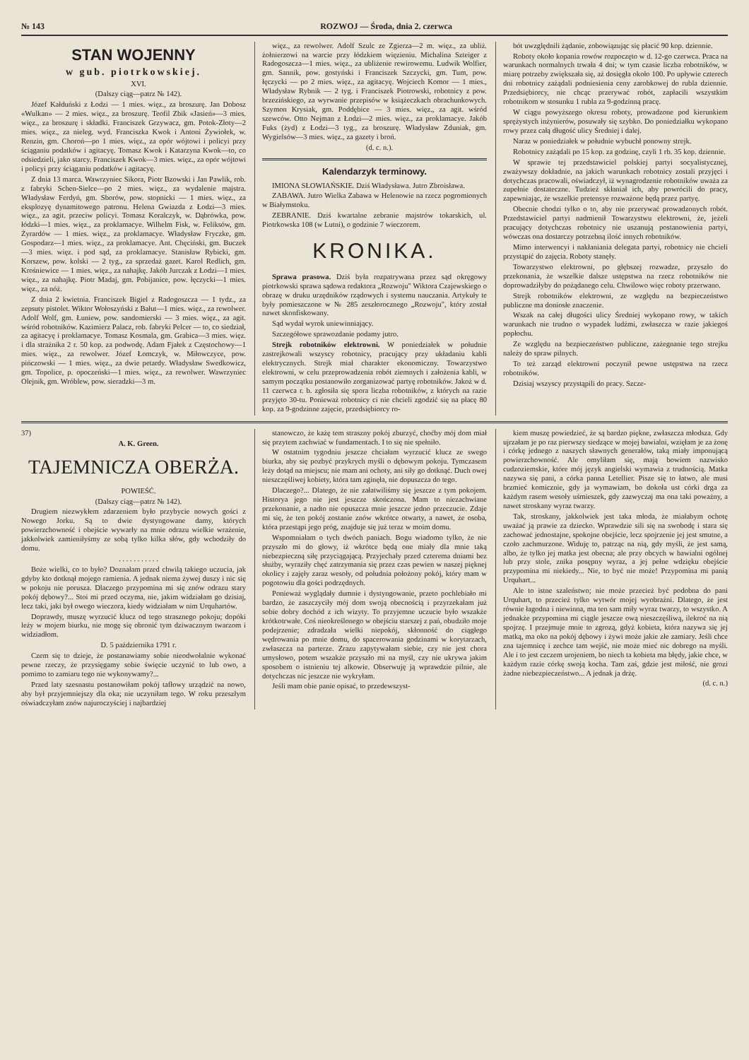№ 143 ROZWOJ — Środa, dnia 2. czerwca
STAN WOJENNY
w gub. piotrkowskiej.
XVI.
(Dalszy ciąg—patrz № 142).
Józef Kałduński z Łodzi — 1 mies. więz., za broszurę. Jan Dobosz «Wulkan» — 2 mies. więz., za broszurę. Teofil Zbik «Jasień»—3 mies. więz., za broszurę i składki. Franciszek Grzywacz, gm. Potok-Złoty—2 mies. więz., za nieleg. wyd. Franciszka Kwok i Antoni Żywiołek, w. Renzin, gm. Choroń—po 1 mies. więz., za opór wójtowi i policyi przy ściąganiu podatków i agitacyę. Tomasz Kwok i Katarzyna Kwok—to, co odsiedzieli, jako starcy. Franciszek Kwok—3 mies. więz., za opór wójtowi i policyi przy ściąganiu podatków i agitacyę.
Z dnia 13 marca. Wawrzyniec Sikora, Piotr Bzowski i Jan Pawlik, rob. z fabryki Schen-Sielce—po 2 mies. więz., za wydalenie majstra. Władysław Ferdyń, gm. Sborów, pow. stopnicki — 1 mies. więz., za eksplozyę dynamitowego patronu. Helena Gwiazda z Łodzi—3 mies. więz., za agit. przeciw policyi. Tomasz Koralczyk, w. Dąbrówka, pow. łódzki—1 mies. więz., za proklamacye. Wilhelm Fisk, w. Feliksów, gm. Żyrardów — 1 mies. więz., za proklamacye. Władysław Fryczke, gm. Gospodarz—1 mies. więz., za proklamacye. Ant. Chęciński, gm. Buczek—3 mies. więz. i pod sąd, za proklamacye. Stanisław Rybicki, gm. Korszew, pow. kolski — 2 tyg., za sprzedaż gazet. Karol Redlich, gm. Krośniewice — 1 mies. więz., za nahajkę. Jakób Jurczak z Łodzi—1 mies. więz., za nahajkę. Piotr Madaj, gm. Pobijanice, pow. łęczycki—1 mies. więz., za nóż.
Z dnia 2 kwietnia. Franciszek Bigiel z Radogoszcza — 1 tydz., za zepsuty pistolet. Wiktor Wołoszyński z Bałut—1 mies. więz., za rewolwer. Adolf Wolf, gm. Łuniew, pow. sandomierski — 3 mies. więz., za agit. wśród robotników. Kazimierz Palacz, rob. fabryki Pelcer — to, co siedział, za agitacyę i proklamacye. Tomasz Kosmala, gm. Grabica—3 mies. więz. i dla strażnika 2 r. 50 kop. za podwodę. Adam Fjałek z Częstochowy—1 mies. więz., za rewolwer. Józef Łomczyk, w. Miłowczyce, pow. pińczowski — 1 mies. więz., za dwie petardy. Władysław Swedkowicz, gm. Topolice, p. opoczeński—1 mies. więz., za rewolwer. Wawrzyniec Olejnik, gm. Wróblew, pow. sieradzki—3 m.
więz., za rewolwer. Adolf Szulc ze Zgierza—2 m. więz., za ubliż. żołnierzowi na warcie przy łódzkiem więzieniu. Michalina Szteiger z Radogoszcza—1 mies. więz., za ubliżenie rewirowemu. Ludwik Wolfier, gm. Sannik, pow. gostyński i Franciszek Szczycki, gm. Tum, pow. łęczycki — po 2 mies. więz., za agitacyę. Wojciech Komor — 1 mies., Władysław Rybnik — 2 tyg. i Franciszek Piotrowski, robotnicy z pow. brzezińskiego, za wyrwanie przepisów w książeczkach obrachunkowych. Szymon Krysiak, gm. Poddębice — 3 mies. więz., za agit. wśród szewców. Otto Nejman z Łodzi—2 mies. więz., za proklamacye. Jakób Fuks (żyd) z Łodzi—3 tyg., za broszurę. Władysław Zduniak, gm. Wygielsów—3 mies. więz., za gazety i broń.
(d. c. n.).
Kalendarzyk terminowy.
IMIONA SŁOWIAŃSKIE. Dziś Władysława. Jutro Zbroisława.
ZABAWA. Jutro Wielka Zabawa w Helenowie na rzecz pogromionych w Białymstoku.
ZEBRANIE. Dziś kwartalne zebranie majstrów tokarskich, ul. Piotrkowska 108 (w Lutni), o godzinie 7 wieczorem.
KRONIKA.
Sprawa prasowa. Dziś była rozpatrywana przez sąd okręgowy piotrkowski sprawa sądowa redaktora „Rozwoju" Wiktora Czajewskiego o obrazę w druku urzędników rządowych i systemu nauczania. Artykuły te były pomieszczone w № 285 zeszłorocznego „Rozwoju", który został nawet skonfiskowany.
Sąd wydał wyrok uniewinniający.
Szczegółowe sprawozdanie podamy jutro.
Strejk robotników elektrowni. W poniedziałek w południe zastrejkowali wszyscy robotnicy, pracujący przy układaniu kabli elektrycznych. Strejk miał charakter ekonomiczny. Towarzystwo elektrowni, w celu przeprowadzenia robót ziemnych i założenia kabli, w samym początku postanowiło zorganizować partyę robotników. Jakoż w d. 11 czerwca r. b. zgłosiła się spora liczba robotników, z których na razie przyjęto 30-tu. Ponieważ robotnicy ci nie chcieli zgodzić się na płacę 80 kop. za 9-godzinne zajęcie, przedsiębiorcy ro-
bót uwzględnili żądanie, zobowiązując się płacić 90 kop. dziennie.
Roboty około kopania rowów rozpoczęto w d. 12-go czerwca. Praca na warunkach normalnych trwała 4 dni; w tym czasie liczba robotników, w miarę potrzeby zwiększała się, aż dosięgła około 100. Po upływie czterech dni robotnicy zażądali podniesienia ceny zarobkowej do rubla dziennie. Przedsiębiorcy, nie chcąc przerywać robót, zapłacili wszystkim robotnikom w stosunku 1 rubla za 9-godzinną pracę.
W ciągu powyższego okresu roboty, prowadzone pod kierunkiem sprężystych inżynierów, posuwały się szybko. Do poniedziałku wykopano rowy przez całą długość ulicy Średniej i dalej.
Naraz w poniedziałek w południe wybuchł ponowny strejk.
Robotnicy zażądali po 15 kop. za godzinę, czyli 1 rb. 35 kop. dziennie.
W sprawie tej przedstawiciel polskiej partyi socyalistycznej, zważywszy dokładnie, na jakich warunkach robotnicy zostali przyjęci i dotychczas pracowali, oświadczył, iż wynagrodzenie robotników uważa za zupełnie dostateczne. Tudzież skłaniał ich, aby powrócili do pracy, zapewniając, że wszelkie pretensye rozważone będą przez partyę.
Obecnie chodzi tylko o to, aby nie przerywać prowadzonych robót. Przedstawiciel partyi nadmienił Towarzystwu elektrowni, że, jeżeli pracujący dotychczas robotnicy nie uszanują postanowienia partyi, wówczas ona dostarczy potrzebną ilość innych robotników.
Mimo interwencyi i nakłaniania delegata partyi, robotnicy nie chcieli przystąpić do zajęcia. Roboty stanęły.
Towarzystwo elektrowni, po głębszej rozwadze, przyszło do przekonania, że wszelkie dalsze ustępstwa na rzecz robotników nie doprowadziłyby do pożądanego celu. Chwilowo więc roboty przerwano.
Strejk robotników elektrowni, ze względu na bezpieczeństwo publiczne ma doniosłe znaczenie.
Wszak na całej długości ulicy Średniej wykopano rowy, w takich warunkach nie trudno o wypadek ludźmi, zwłaszcza w razie jakiegoś popłochu.
Ze względu na bezpieczeństwo publiczne, zażegnanie tego strejku należy do spraw pilnych.
To też zarząd elektrowni poczynił pewne ustępstwa na rzecz robotników.
Dzisiaj wszyscy przystąpili do pracy. Szcze-
37)
A. K. Green.
TAJEMNICZA OBERŻA.
POWIEŚĆ.
(Dalszy ciąg—patrz № 142).
Drugiem niezwykłem zdarzeniem było przybycie nowych gości z Nowego Jorku. Są to dwie dystyngowane damy, których powierzchowność i obejście wywarły na mnie odrazu wielkie wrażenie, jakkolwiek zamieniłyśmy ze sobą tylko kilka słów, gdy wchodziły do domu.
. . . . . . . . . . .
Boże wielki, co to było? Doznałam przed chwilą takiego uczucia, jak gdyby kto dotknął mojego ramienia. A jednak niema żywej duszy i nic się w pokoju nie porusza. Dlaczego przypomina mi się znów odrazu stary pokój dębowy?... Stoi mi przed oczyma, nie, jakim widziałam go dzisiaj, lecz taki, jaki był owego wieczora, kiedy widziałam w nim Urquhartów.
Doprawdy, muszę wyrzucić klucz od tego strasznego pokoju; dopóki leży w mojem biurku, nie mogę się obronić tym dziwacznym twarzom i widziadłom.
D. 5 października 1791 r.
Czem się to dzieje, że postanawiamy sobie nieodwołalnie wykonać pewne rzeczy, że przysięgamy sobie święcie uczynić to lub owo, a pomimo to zamiaru tego nie wykonywamy?...
Przed laty szesnastu postanowiłam pokój tafłowy urządzić na nowo, aby był przyjemniejszy dla oka; nie uczyniłam tego. W roku przeszłym oświadczyłam znów najuroczyściej i najbardziej
stanowczo, że każę tem straszny pokój zburzyć, choćby mój dom miał się przytem zachwiać w fundamentach. I to się nie spełniło.
W ostatnim tygodniu jeszcze chciałam wyrzucić klucz ze swego biurka, aby się pozbyć przykrych myśli o dębowym pokoju. Tymczasem leży dotąd na miejscu; nie mam ani ochoty, ani siły go dotknąć. Duch owej nieszczęśliwej kobiety, która tam zginęła, nie dopuszcza do tego.
Dlaczego?... Dlatego, że nie załatwiliśmy się jeszcze z tym pokojem. Historya jego nie jest jeszcze skończona. Mam to niezachwiane przekonanie, a nadto nie opuszcza mnie jeszcze jedno przeczucie. Zdaje mi się, że ten pokój zostanie znów wkrótce otwarty, a nawet, że osoba, która przestąpi jego próg, znajduje się już teraz w moim domu.
Wspomniałam o tych dwóch paniach. Bogu wiadomo tylko, że nie przyszło mi do głowy, iż wkrótce będą one miały dla mnie taką niebezpieczną siłę przyciągającą. Przyjechały przed czterema dniami bez służby, wyraziły chęć zatrzymania się przez czas pewien w naszej pięknej okolicy i zajęły zaraz wesoły, od południa położony pokój, który mam w pogotowiu dla gości podrzędnych.
Ponieważ wyglądały dumnie i dystyngowanie, przeto pochlebiało mi bardzo, że zaszczyciły mój dom swoją obecnością i przyrzekałam już sobie dobry dochód z ich wizyty. To przyjemne uczucie było wszakże krótkotrwałe. Coś nieokreślonego w obejściu starszej z pań, obudziło moje podejrzenie; zdradzała wielki niepokój, skłonność do ciągłego wędrowania po mnie domu, do spacerowania godzinami w korytarzach, zwłaszcza na parterze. Zrazu zapytywałam siebie, czy nie jest chora umysłowo, potem wszakże przyszło mi na myśl, czy nie ukrywa jakim sposobem o istnieniu tej alkowie. Obserwuję ją wprawdzie pilnie, ale dotychczas nic jeszcze nie wykryłam.
Jeśli mam obie panie opisać, to przedewszyst-
kiem muszę powiedzieć, że są bardzo piękne, zwłaszcza młodsza. Gdy ujrzałam je po raz pierwszy siedzące w mojej bawialni, wzięłam je za żonę i córkę jednego z naszych sławnych generałów, taką miały imponującą powierzchowność. Ale omyliłam się, mają bowiem nazwisko cudzoziemskie, które mój język angielski wymawia z trudnością. Matka nazywa się pani, a córka panna Letellier. Pisze się to łatwo, ale musi brzmieć komicznie, gdy ja wymawiam, bo dokoła ust córki drga za każdym rasem wesoły uśmieszek, gdy zazwyczaj ma ona taki poważny, a nawet stroskany wyraz twarzy.
Tak, stroskany, jakkolwiek jest taka młoda, że miałabym ochotę uważać ją prawie za dziecko. Wprawdzie sili się na swobodę i stara się zachować jednostajne, spokojne obejście, lecz spojrzenie jej jest smutne, a czoło zachmurzone. Widuję to, patrząc na nią, gdy myśli, że jest samą, albo, że tylko jej matka jest obecna; ale przy obcych w bawialni ogólnej lub przy stole, znika posępny wyraz, a jej pełne wdzięku obejście przypomina mi niekiedy... Nie, to być nie może! Przypomina mi panią Urquhart...
Ale to istne szaleństwo; nie może przecież być podobna do pani Urquhart, to przecież tylko wytwór mojej wyobraźni. Dlatego, że jest równie łagodna i niewinna, ma ten sam miły wyraz twarzy, to wszystko. A jednakże przypomina mi ciągle jeszcze ową nieszczęśliwą, ilekroć na nią spojrzę. I przejmuje mnie to zgrozą, gdyż kobieta, która nazywa się jej matką, ma oko na pokój dębowy i żywi może jakie złe zamiary. Jeśli chce zna tajemnicę i zechce tam wejść, nie może mieć nic dobrego na myśli. Ale i to jest czczem urojeniem, bo niech ta kobieta ma błędy, jakie chce, w każdym razie córkę swoją kocha. Tam zaś, gdzie jest miłość, nie grozi żadne niebezpieczeństwo... A jednak ja drżę.
(d. c. n.)